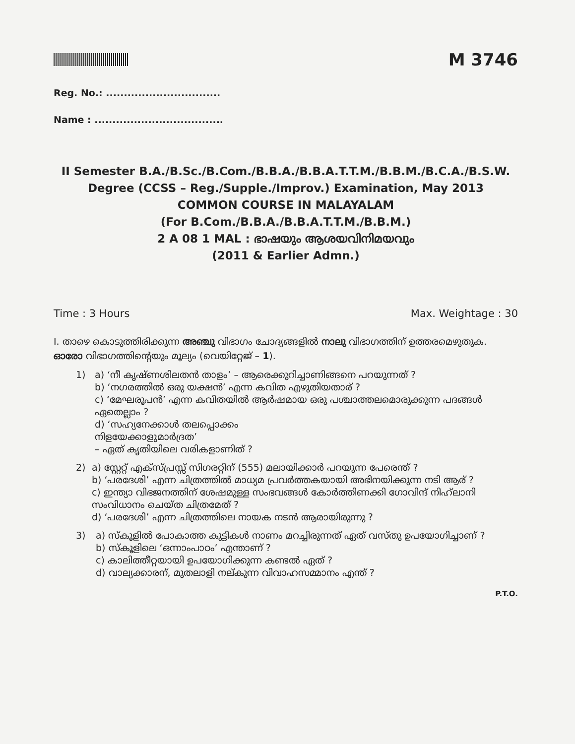M 3746
Reg. No.: ................................
Name : ....................................
II Semester B.A./B.Sc./B.Com./B.B.A./B.B.A.T.T.M./B.B.M./B.C.A./B.S.W.
Degree (CCSS – Reg./Supple./Improv.) Examination, May 2013
COMMON COURSE IN MALAYALAM
(For B.Com./B.B.A./B.B.A.T.T.M./B.B.M.)
2 A 08 1 MAL : ഭാഷയും ആശയവിനിമയവും
(2011 & Earlier Admn.)
Time : 3 Hours Max. Weightage : 30
I. താഴെ കൊടുത്തിരിക്കുന്ന അഞ്ചു വിഭാഗം ചോദ്യങ്ങളിൽ നാലു വിഭാഗത്തിന് ഉത്തരമെഴുതുക. ഓരോ വിഭാഗത്തിന്റെയും മൂല്യം (വെയിറ്റേജ് – 1).
1) a) ‘നീ കൃഷ്ണശിലതൻ താളം’ – ആരെക്കുറിച്ചാണിങ്ങനെ പറയുന്നത് ?
b) ‘നഗരത്തിൽ ഒരു യക്ഷൻ’ എന്ന കവിത എഴുതിയതാര് ?
c) ‘മേഘരൂപൻ’ എന്ന കവിതയിൽ ആർഷമായ ഒരു പശ്ചാത്തലമൊരുക്കുന്ന പദങ്ങൾ ഏതെല്ലാം ?
d) ‘സഹ്യനേക്കാൾ തലപ്പൊക്കം
നിളയേക്കാളുമാർദ്രത’
– ഏത് കൃതിയിലെ വരികളാണിത് ?
2) a) സ്റ്റേറ്റ് എക്സ്പ്രസ്സ് സിഗരറ്റിന് (555) മലായിക്കാർ പറയുന്ന പേരെന്ത് ?
b) ‘പരദേശി’ എന്ന ചിത്രത്തിൽ മാധ്യമ പ്രവർത്തകയായി അഭിനയിക്കുന്ന നടി ആര് ?
c) ഇന്ത്യാ വിഭജനത്തിന് ശേഷമുള്ള സംഭവങ്ങൾ കോർത്തിണക്കി ഗോവിന്ദ് നിഹ്‌ലാനി സംവിധാനം ചെയ്ത ചിത്രമേത് ?
d) ‘പരദേശി’ എന്ന ചിത്രത്തിലെ നായക നടൻ ആരായിരുന്നു ?
3) a) സ്കൂളിൽ പോകാത്ത കുട്ടികൾ നാണം മറച്ചിരുന്നത് ഏത് വസ്തു ഉപയോഗിച്ചാണ് ?
b) സ്കൂളിലെ ‘ഒന്നാംപാഠം’ എന്താണ് ?
c) കാലിത്തീറ്റയായി ഉപയോഗിക്കുന്ന കണ്ടൽ ഏത് ?
d) വാല്യക്കാരന്, മുതലാളി നല്കുന്ന വിവാഹസമ്മാനം എന്ത് ?
P.T.O.